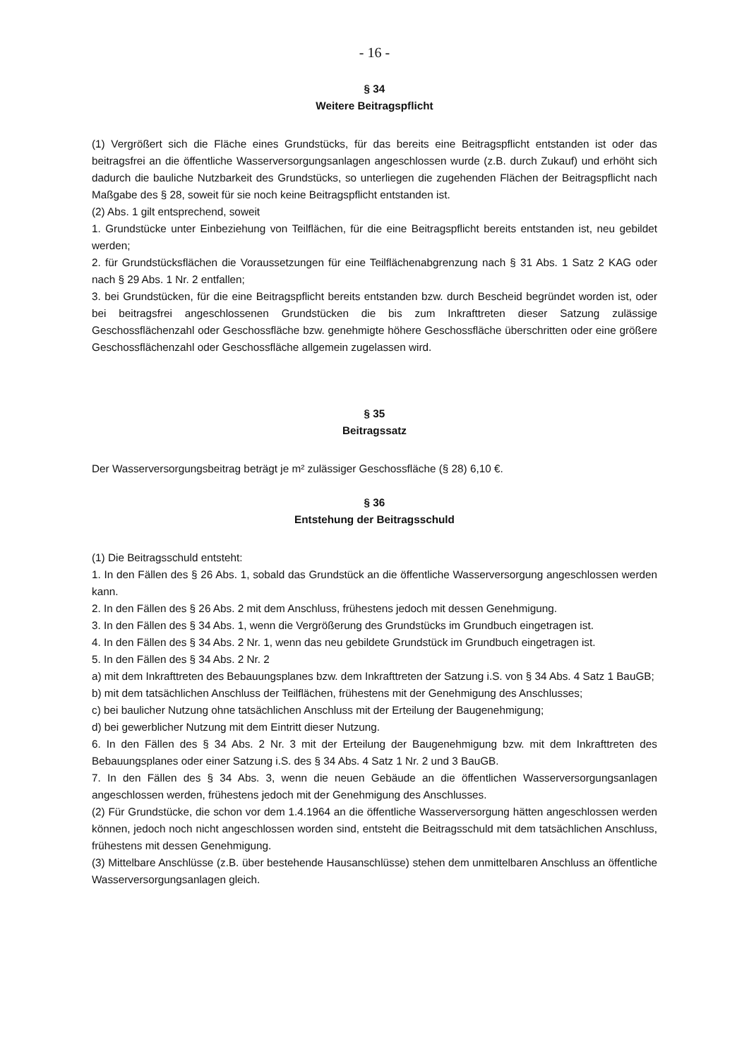- 16 -
§ 34
Weitere Beitragspflicht
(1) Vergrößert sich die Fläche eines Grundstücks, für das bereits eine Beitragspflicht entstanden ist oder das beitragsfrei an die öffentliche Wasserversorgungsanlagen angeschlossen wurde (z.B. durch Zukauf) und erhöht sich dadurch die bauliche Nutzbarkeit des Grundstücks, so unterliegen die zugehenden Flächen der Beitragspflicht nach Maßgabe des § 28, soweit für sie noch keine Beitragspflicht entstanden ist.
(2) Abs. 1 gilt entsprechend, soweit
1. Grundstücke unter Einbeziehung von Teilflächen, für die eine Beitragspflicht bereits entstanden ist, neu gebildet werden;
2. für Grundstücksflächen die Voraussetzungen für eine Teilflächenabgrenzung nach § 31 Abs. 1 Satz 2 KAG oder nach § 29 Abs. 1 Nr. 2 entfallen;
3. bei Grundstücken, für die eine Beitragspflicht bereits entstanden bzw. durch Bescheid begründet worden ist, oder bei beitragsfrei angeschlossenen Grundstücken die bis zum Inkrafttreten dieser Satzung zulässige Geschossflächenzahl oder Geschossfläche bzw. genehmigte höhere Geschossfläche überschritten oder eine größere Geschossflächenzahl oder Geschossfläche allgemein zugelassen wird.
§ 35
Beitragssatz
Der Wasserversorgungsbeitrag beträgt je m² zulässiger Geschossfläche (§ 28) 6,10 €.
§ 36
Entstehung der Beitragsschuld
(1) Die Beitragsschuld entsteht:
1. In den Fällen des § 26 Abs. 1, sobald das Grundstück an die öffentliche Wasserversorgung angeschlossen werden kann.
2. In den Fällen des § 26 Abs. 2 mit dem Anschluss, frühestens jedoch mit dessen Genehmigung.
3. In den Fällen des § 34 Abs. 1, wenn die Vergrößerung des Grundstücks im Grundbuch eingetragen ist.
4. In den Fällen des § 34 Abs. 2 Nr. 1, wenn das neu gebildete Grundstück im Grundbuch eingetragen ist.
5. In den Fällen des § 34 Abs. 2 Nr. 2
a) mit dem Inkrafttreten des Bebauungsplanes bzw. dem Inkrafttreten der Satzung i.S. von § 34 Abs. 4 Satz 1 BauGB;
b) mit dem tatsächlichen Anschluss der Teilflächen, frühestens mit der Genehmigung des Anschlusses;
c) bei baulicher Nutzung ohne tatsächlichen Anschluss mit der Erteilung der Baugenehmigung;
d) bei gewerblicher Nutzung mit dem Eintritt dieser Nutzung.
6. In den Fällen des § 34 Abs. 2 Nr. 3 mit der Erteilung der Baugenehmigung bzw. mit dem Inkrafttreten des Bebauungsplanes oder einer Satzung i.S. des § 34 Abs. 4 Satz 1 Nr. 2 und 3 BauGB.
7. In den Fällen des § 34 Abs. 3, wenn die neuen Gebäude an die öffentlichen Wasserversorgungsanlagen angeschlossen werden, frühestens jedoch mit der Genehmigung des Anschlusses.
(2) Für Grundstücke, die schon vor dem 1.4.1964 an die öffentliche Wasserversorgung hätten angeschlossen werden können, jedoch noch nicht angeschlossen worden sind, entsteht die Beitragsschuld mit dem tatsächlichen Anschluss, frühestens mit dessen Genehmigung.
(3) Mittelbare Anschlüsse (z.B. über bestehende Hausanschlüsse) stehen dem unmittelbaren Anschluss an öffentliche Wasserversorgungsanlagen gleich.